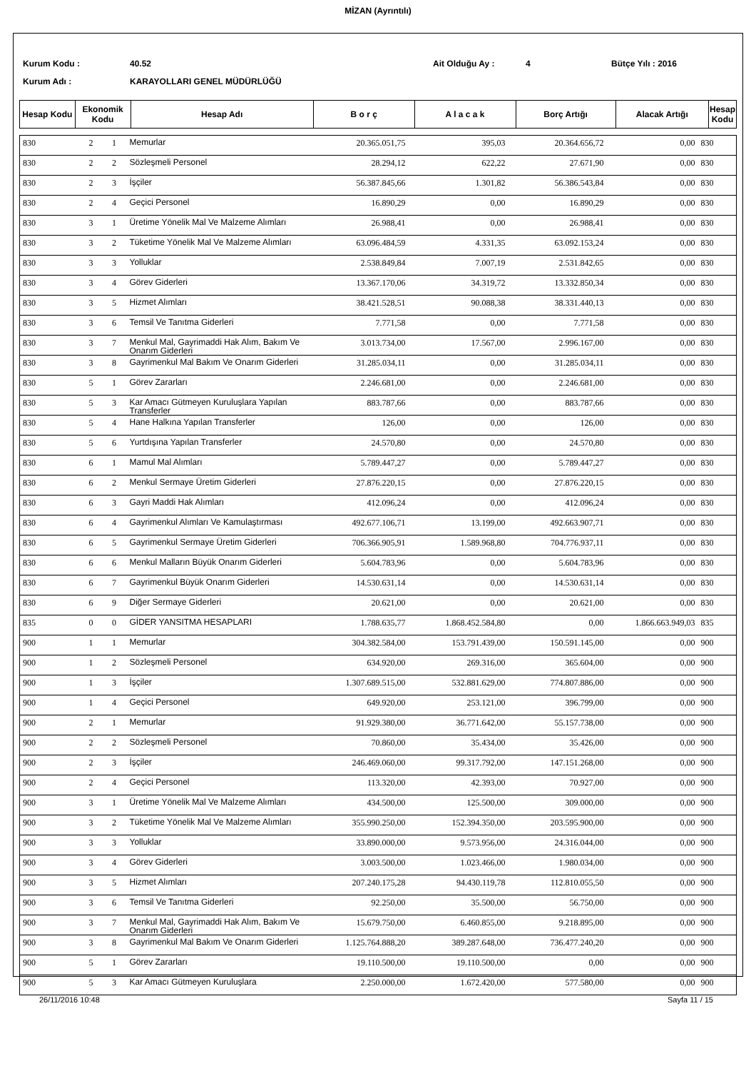MİZAN (Ayrıntılı)
Kurum Kodu : 40.52 Ait Olduğu Ay : 4 Bütçe Yılı : 2016
Kurum Adı : KARAYOLLARI GENEL MÜDÜRLÜĞÜ
| Hesap Kodu | Ekonomik Kodu | Hesap Adı | B o r ç | A l a c a k | Borç Artığı | Alacak Artığı | Hesap Kodu |
| 830 | 2 | 1 | Memurlar | 20.365.051,75 | 395,03 | 20.364.656,72 | 0,00 | 830 |
| 830 | 2 | 2 | Sözleşmeli Personel | 28.294,12 | 622,22 | 27.671,90 | 0,00 | 830 |
| 830 | 2 | 3 | İşçiler | 56.387.845,66 | 1.301,82 | 56.386.543,84 | 0,00 | 830 |
| 830 | 2 | 4 | Geçici Personel | 16.890,29 | 0,00 | 16.890,29 | 0,00 | 830 |
| 830 | 3 | 1 | Üretime Yönelik Mal Ve Malzeme Alımları | 26.988,41 | 0,00 | 26.988,41 | 0,00 | 830 |
| 830 | 3 | 2 | Tüketime Yönelik Mal Ve Malzeme Alımları | 63.096.484,59 | 4.331,35 | 63.092.153,24 | 0,00 | 830 |
| 830 | 3 | 3 | Yolluklar | 2.538.849,84 | 7.007,19 | 2.531.842,65 | 0,00 | 830 |
| 830 | 3 | 4 | Görev Giderleri | 13.367.170,06 | 34.319,72 | 13.332.850,34 | 0,00 | 830 |
| 830 | 3 | 5 | Hizmet Alımları | 38.421.528,51 | 90.088,38 | 38.331.440,13 | 0,00 | 830 |
| 830 | 3 | 6 | Temsil Ve Tanıtma Giderleri | 7.771,58 | 0,00 | 7.771,58 | 0,00 | 830 |
| 830 | 3 | 7 | Menkul Mal, Gayrimaddi Hak Alım, Bakım Ve Onarım Giderleri | 3.013.734,00 | 17.567,00 | 2.996.167,00 | 0,00 | 830 |
| 830 | 3 | 8 | Gayrimenkul Mal Bakım Ve Onarım Giderleri | 31.285.034,11 | 0,00 | 31.285.034,11 | 0,00 | 830 |
| 830 | 5 | 1 | Görev Zararları | 2.246.681,00 | 0,00 | 2.246.681,00 | 0,00 | 830 |
| 830 | 5 | 3 | Kar Amacı Gütmeyen Kuruluşlara Yapılan Transferler | 883.787,66 | 0,00 | 883.787,66 | 0,00 | 830 |
| 830 | 5 | 4 | Hane Halkına Yapılan Transferler | 126,00 | 0,00 | 126,00 | 0,00 | 830 |
| 830 | 5 | 6 | Yurtdışına Yapılan Transferler | 24.570,80 | 0,00 | 24.570,80 | 0,00 | 830 |
| 830 | 6 | 1 | Mamul Mal Alımları | 5.789.447,27 | 0,00 | 5.789.447,27 | 0,00 | 830 |
| 830 | 6 | 2 | Menkul Sermaye Üretim Giderleri | 27.876.220,15 | 0,00 | 27.876.220,15 | 0,00 | 830 |
| 830 | 6 | 3 | Gayri Maddi Hak Alımları | 412.096,24 | 0,00 | 412.096,24 | 0,00 | 830 |
| 830 | 6 | 4 | Gayrimenkul Alımları Ve Kamulaştırması | 492.677.106,71 | 13.199,00 | 492.663.907,71 | 0,00 | 830 |
| 830 | 6 | 5 | Gayrimenkul Sermaye Üretim Giderleri | 706.366.905,91 | 1.589.968,80 | 704.776.937,11 | 0,00 | 830 |
| 830 | 6 | 6 | Menkul Malların Büyük Onarım Giderleri | 5.604.783,96 | 0,00 | 5.604.783,96 | 0,00 | 830 |
| 830 | 6 | 7 | Gayrimenkul Büyük Onarım Giderleri | 14.530.631,14 | 0,00 | 14.530.631,14 | 0,00 | 830 |
| 830 | 6 | 9 | Diğer Sermaye Giderleri | 20.621,00 | 0,00 | 20.621,00 | 0,00 | 830 |
| 835 | 0 | 0 | GİDER YANSITMA HESAPLARI | 1.788.635,77 | 1.868.452.584,80 | 0,00 | 1.866.663.949,03 | 835 |
| 900 | 1 | 1 | Memurlar | 304.382.584,00 | 153.791.439,00 | 150.591.145,00 | 0,00 | 900 |
| 900 | 1 | 2 | Sözleşmeli Personel | 634.920,00 | 269.316,00 | 365.604,00 | 0,00 | 900 |
| 900 | 1 | 3 | İşçiler | 1.307.689.515,00 | 532.881.629,00 | 774.807.886,00 | 0,00 | 900 |
| 900 | 1 | 4 | Geçici Personel | 649.920,00 | 253.121,00 | 396.799,00 | 0,00 | 900 |
| 900 | 2 | 1 | Memurlar | 91.929.380,00 | 36.771.642,00 | 55.157.738,00 | 0,00 | 900 |
| 900 | 2 | 2 | Sözleşmeli Personel | 70.860,00 | 35.434,00 | 35.426,00 | 0,00 | 900 |
| 900 | 2 | 3 | İşçiler | 246.469.060,00 | 99.317.792,00 | 147.151.268,00 | 0,00 | 900 |
| 900 | 2 | 4 | Geçici Personel | 113.320,00 | 42.393,00 | 70.927,00 | 0,00 | 900 |
| 900 | 3 | 1 | Üretime Yönelik Mal Ve Malzeme Alımları | 434.500,00 | 125.500,00 | 309.000,00 | 0,00 | 900 |
| 900 | 3 | 2 | Tüketime Yönelik Mal Ve Malzeme Alımları | 355.990.250,00 | 152.394.350,00 | 203.595.900,00 | 0,00 | 900 |
| 900 | 3 | 3 | Yolluklar | 33.890.000,00 | 9.573.956,00 | 24.316.044,00 | 0,00 | 900 |
| 900 | 3 | 4 | Görev Giderleri | 3.003.500,00 | 1.023.466,00 | 1.980.034,00 | 0,00 | 900 |
| 900 | 3 | 5 | Hizmet Alımları | 207.240.175,28 | 94.430.119,78 | 112.810.055,50 | 0,00 | 900 |
| 900 | 3 | 6 | Temsil Ve Tanıtma Giderleri | 92.250,00 | 35.500,00 | 56.750,00 | 0,00 | 900 |
| 900 | 3 | 7 | Menkul Mal, Gayrimaddi Hak Alım, Bakım Ve Onarım Giderleri | 15.679.750,00 | 6.460.855,00 | 9.218.895,00 | 0,00 | 900 |
| 900 | 3 | 8 | Gayrimenkul Mal Bakım Ve Onarım Giderleri | 1.125.764.888,20 | 389.287.648,00 | 736.477.240,20 | 0,00 | 900 |
| 900 | 5 | 1 | Görev Zararları | 19.110.500,00 | 19.110.500,00 | 0,00 | 0,00 | 900 |
| 900 | 5 | 3 | Kar Amacı Gütmeyen Kuruluşlara | 2.250.000,00 | 1.672.420,00 | 577.580,00 | 0,00 | 900 |
26/11/2016 10:48 Sayfa 11 / 15